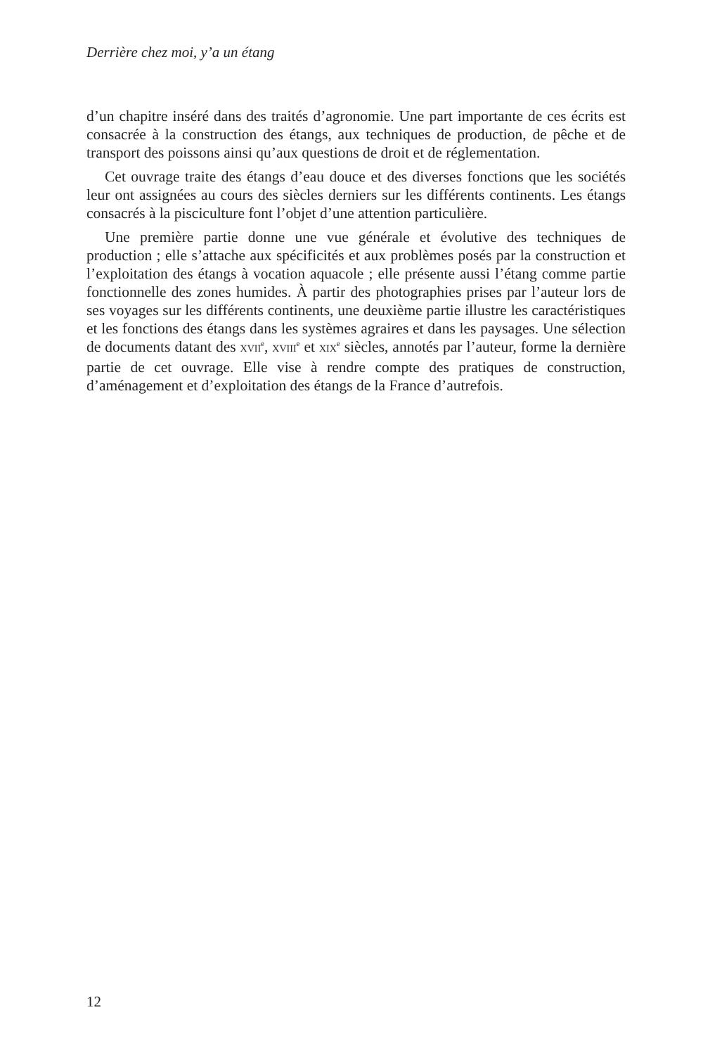Derrière chez moi, y’a un étang
d’un chapitre inséré dans des traités d’agronomie. Une part importante de ces écrits est consacrée à la construction des étangs, aux techniques de production, de pêche et de transport des poissons ainsi qu’aux questions de droit et de réglementation.
Cet ouvrage traite des étangs d’eau douce et des diverses fonctions que les sociétés leur ont assignées au cours des siècles derniers sur les différents continents. Les étangs consacrés à la pisciculture font l’objet d’une attention particulière.
Une première partie donne une vue générale et évolutive des techniques de production ; elle s’attache aux spécificités et aux problèmes posés par la construction et l’exploitation des étangs à vocation aquacole ; elle présente aussi l’étang comme partie fonctionnelle des zones humides. À partir des photographies prises par l’auteur lors de ses voyages sur les différents continents, une deuxième partie illustre les caractéristiques et les fonctions des étangs dans les systèmes agraires et dans les paysages. Une sélection de documents datant des XVII<sup>e</sup>, XVIII<sup>e</sup> et XIX<sup>e</sup> siècles, annotés par l’auteur, forme la dernière partie de cet ouvrage. Elle vise à rendre compte des pratiques de construction, d’aménagement et d’exploitation des étangs de la France d’autrefois.
12